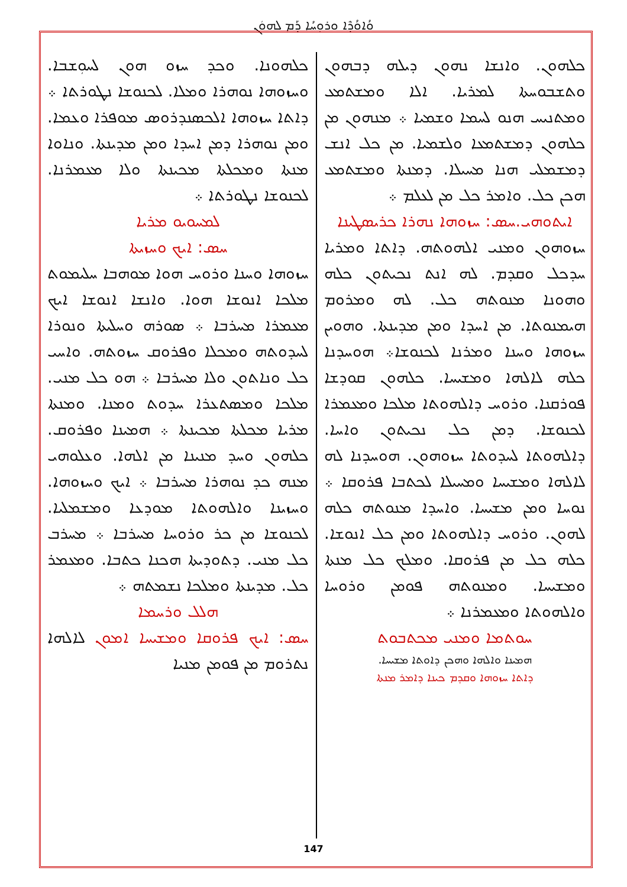ܘܳܐܘܳܕܶܐ ܘܪܘܼܚܳܐ ܕܰܡ ܠܗܘܿܢ
ܟܠܗܘܢܐ. ܘܟܕ ܚܙܘ ܗܘܢ ܠܚܘܼܫܒܐ. ܘܚܙܘܗܐ ܢܘܗܪܐ ܘܡܠܐ. ܠܟܢܘܫܐ ܢܛܘܪܬܐ ܀ ܕܐܬܐ ܚܙܘܗܐ ܐܠܟܣܢܕܪܘܣ ܡܘܦܪܐ ܘܥܡܐ. ܘܡܢ ܢܘܗܪܐ ܕܡܢ ܐܚܕܐ ܘܡܢ ܡܕܝܢܬܐ. ܘܢܐܘܐ ܡܢܬܐ ܘܡܟܠܬܐ ܡܟܝܢܬܐ ܘܠܐ ܡܥܡܪܢܐ. ܠܟܢܘܫܐ ܢܛܘܪܬܐ ܀
ܠܡܚܘܝܘ ܡܪܝܐ
ܚܣ: ܐܝܟ ܘܚܙܝܬܐ
ܚܙܘܗܐ ܘܚܢܐ ܘܪܘܚ ܗܘܐ ܡܘܗܒܐ ܚܠܝܡܘܬ ܡܠܟܐ ܐܢܘܫܐ ܗܘܐ. ܘܐܢܫܐ ܐܢܘܫܐ ܐܝܟ ܡܥܡܪܐ ܡܚܪܒܐ ܀ ܣܘܪܗ ܘܚܠܝܬܐ ܘܢܘܪܐ ܠܚܕܘܬܗ ܘܡܟܠܐ ܘܦܪܘܩ ܚܙܘܬܗ. ܘܐܚܝ ܟܠ ܘܢܐܬܘܢ ܘܠܐ ܡܚܪܒܐ ܀ ܗܘ ܟܠ ܡܢܝ. ܡܠܟܐ ܘܡܣܬܥܪܐ ܚܕܘܬ ܘܡܢܐ. ܘܡܢܬܐ ܡܪܝܐ ܡܟܠܬܐ ܡܟܝܢܬܐ ܀ ܗܡܝܢܐ ܘܦܪܘܩ. ܟܠܗܘܢ ܘܚܕ ܡܢܝܢܐ ܡܢ ܐܠܗܐ. ܘܥܠܘܗܝ ܡܢܗ ܟܕ ܢܘܗܪܐ ܡܚܪܒܐ ܀ ܐܝܟ ܘܚܙܘܗܐ. ܘܚܙܝܢܐ ܘܐܠܗܘܬܐ ܡܘܕܥܐ ܘܡܫܡܠܝܐ. ܠܟܢܘܫܐ ܡܢ ܟܪ ܘܪܘܚܐ ܡܚܪܒܐ ܀ ܡܚܪܒ ܟܠ ܡܢܝ. ܕܬܘܕܝܬܐ ܗܟܢܐ ܟܬܒܐ. ܘܡܥܡܪ ܟܠ. ܡܕܝܢܬܐ ܘܡܠܟܐ ܢܫܡܬܗ ܀
ܗܠܠ ܘܪܚܡܐ
ܚܣ: ܐܝܟ ܦܪܘܩܐ ܘܡܫܝܚܐ ܐܡܘܢ ܠܐܠܗܐ ܢܬܪܘܡ ܡܢ ܦܘܡܢ ܡܢܝܐ
ܟܠܗܘܢ. ܘܐܢܫܐ ܢܗܘܢ ܕܝܠܗ ܕܒܗܘܢ ܘܬܫܒܘܚܬܐ ܠܡܪܝܐ. ܐܠܐ ܘܡܫܬܡܥ ܘܡܬܢܝܚ ܗܢܘ ܠܚܡܐ ܘܫܡܝܐ ܀ ܡܢܗܘܢ ܡܢ ܟܠܗܘܢ ܕܡܫܬܡܥܐ ܘܠܫܡܝܐ. ܡܢ ܟܠ ܐܢܫ ܕܡܫܡܠܝ ܗܢܐ ܡܚܝܠܐ. ܕܡܢܬܐ ܘܡܫܬܡܥ ܗܟܢ ܟܠ. ܘܐܡܪ ܟܠ ܡܢ ܠܥܠܡ ܀
ܐܝܬܘܗܝ.ܚܣ: ܚܙܘܗܐ ܢܗܪܐ ܟܪܝܣܛܝܢܐ
ܚܙܘܗܘܢ ܘܡܢܝ ܐܠܗܘܬܗ. ܕܐܬܐ ܘܡܪܝܐ ܚܕܟܠ ܘܩܕܡ. ܠܗ ܐܢܬ ܢܟܝܬܘܢ ܟܠܗ ܘܗܘܢܐ ܡܢܘܬܗ ܟܠ. ܠܗ ܘܡܪܘܡ ܗܝܡܢܘܬܐ. ܡܢ ܐܚܕܐ ܘܡܢ ܡܕܝܢܬܐ. ܘܗܘܝܢ ܚܙܘܗܐ ܘܚܢܐ ܘܡܪܢܐ ܠܟܢܘܫܐ܀ ܗܘܚܕܢܐ ܟܠܗ ܠܐܠܗܐ ܘܡܫܝܚܐ. ܟܠܗܘܢ ܩܘܕܫܐ ܦܘܪܩܢܐ. ܘܪܘܚ ܕܐܠܗܘܬܐ ܡܠܟܐ ܘܡܥܡܪܐ ܠܟܢܘܫܐ. ܕܡܢ ܟܠ ܢܟܝܬܘܢ ܘܐܚܐ. ܕܐܠܗܘܬܐ ܠܚܕܘܬܐ ܚܙܘܗܘܢ. ܗܘܚܕܢܐ ܠܗ ܠܐܠܗܐ ܘܡܫܝܚܐ ܘܡܚܝܠܐ ܠܟܬܒܐ ܦܪܘܩܐ ܀ ܢܘܚܐ ܘܡܢ ܡܫܝܚܐ. ܘܐܚܕܐ ܡܢܘܬܗ ܟܠܗ ܠܗܘܢ. ܘܪܘܚ ܕܐܠܗܘܬܐ ܘܡܢ ܟܠ ܐܢܘܫܐ. ܟܠܗ ܟܠ ܡܢ ܦܪܘܩܐ. ܘܡܠܟ ܟܠ ܡܢܬܐ ܘܡܫܝܚܐ. ܘܡܢܘܬܗ ܦܘܡܢ ܘܪܘܚܐ ܘܐܠܗܘܬܐ ܘܡܥܡܪܢܐ ܀
ܚܘܬܡܐ ܘܡܢܝ ܡܟܬܒܘܬ
ܗܡܝܢܐ ܘܐܠܗܐ ܘܗܟܢ ܕܐܘܬܐ ܡܫܝܚܐ.
ܕܐܬܐ ܚܙܘܗܐ ܘܩܕܡ ܟܝܢܐ ܕܐܡܪ ܡܢܬܐ
147